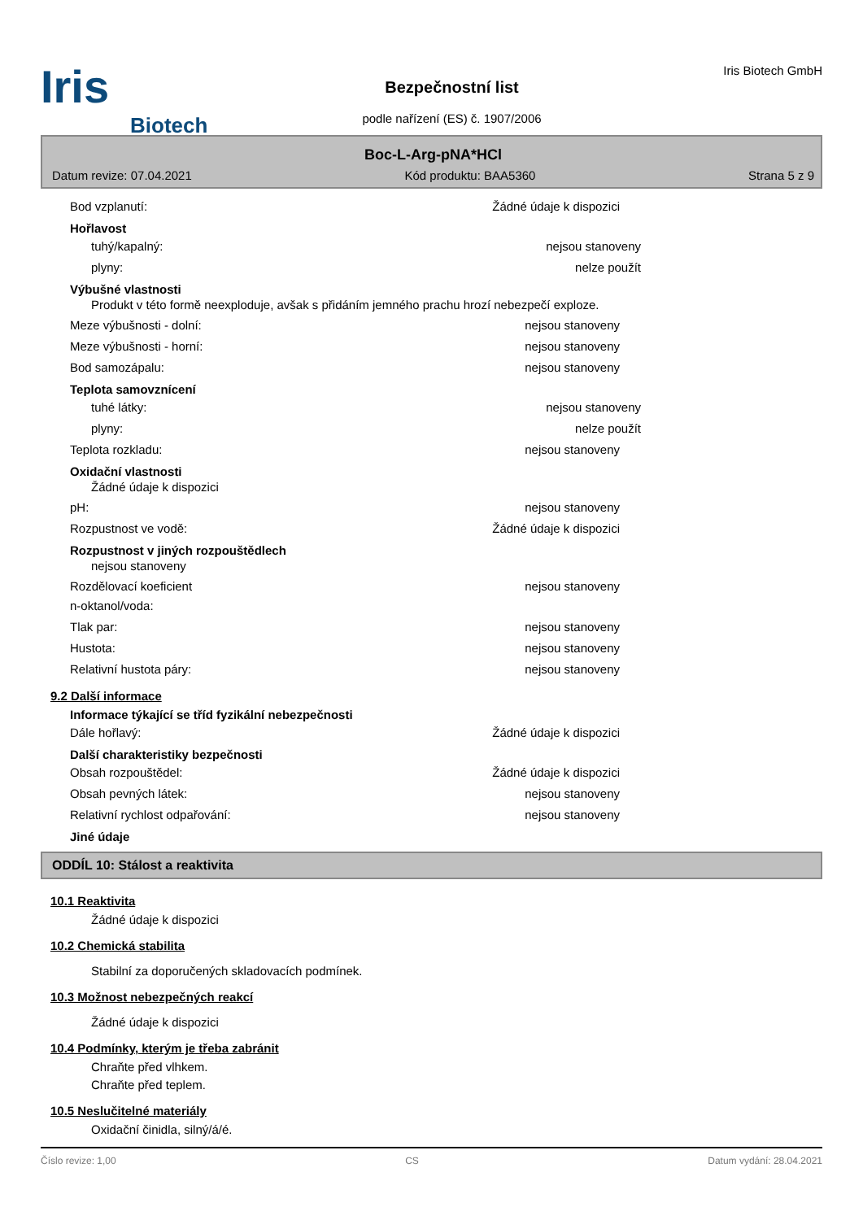Iris
Biotech
Bezpečnostní list
podle nařízení (ES) č. 1907/2006
Iris Biotech GmbH
Boc-L-Arg-pNA*HCl
Datum revize: 07.04.2021 Kód produktu: BAA5360 Strana 5 z 9
Bod vzplanutí: Žádné údaje k dispozici
Hořlavost
tuhý/kapalný: nejsou stanoveny
plyny: nelze použít
Výbušné vlastnosti
Produkt v této formě neexploduje, avšak s přidáním jemného prachu hrozí nebezpečí exploze.
Meze výbušnosti - dolní: nejsou stanoveny
Meze výbušnosti - horní: nejsou stanoveny
Bod samozápalu: nejsou stanoveny
Teplota samovznícení
tuhé látky: nejsou stanoveny
plyny: nelze použít
Teplota rozkladu: nejsou stanoveny
Oxidační vlastnosti
Žádné údaje k dispozici
pH: nejsou stanoveny
Rozpustnost ve vodě: Žádné údaje k dispozici
Rozpustnost v jiných rozpouštědlech
nejsou stanoveny
Rozdělovací koeficient
n-oktanol/voda: nejsou stanoveny
Tlak par: nejsou stanoveny
Hustota: nejsou stanoveny
Relativní hustota páry: nejsou stanoveny
9.2 Další informace
Informace týkající se tříd fyzikální nebezpečnosti
Dále hořlavý: Žádné údaje k dispozici
Další charakteristiky bezpečnosti
Obsah rozpouštědel: Žádné údaje k dispozici
Obsah pevných látek: nejsou stanoveny
Relativní rychlost odpařování: nejsou stanoveny
Jiné údaje
ODDÍL 10: Stálost a reaktivita
10.1 Reaktivita
Žádné údaje k dispozici
10.2 Chemická stabilita
Stabilní za doporučených skladovacích podmínek.
10.3 Možnost nebezpečných reakcí
Žádné údaje k dispozici
10.4 Podmínky, kterým je třeba zabránit
Chraňte před vlhkem.
Chraňte před teplem.
10.5 Neslučitelné materiály
Oxidační činidla, silný/á/é.
Číslo revize: 1,00 CS Datum vydání: 28.04.2021